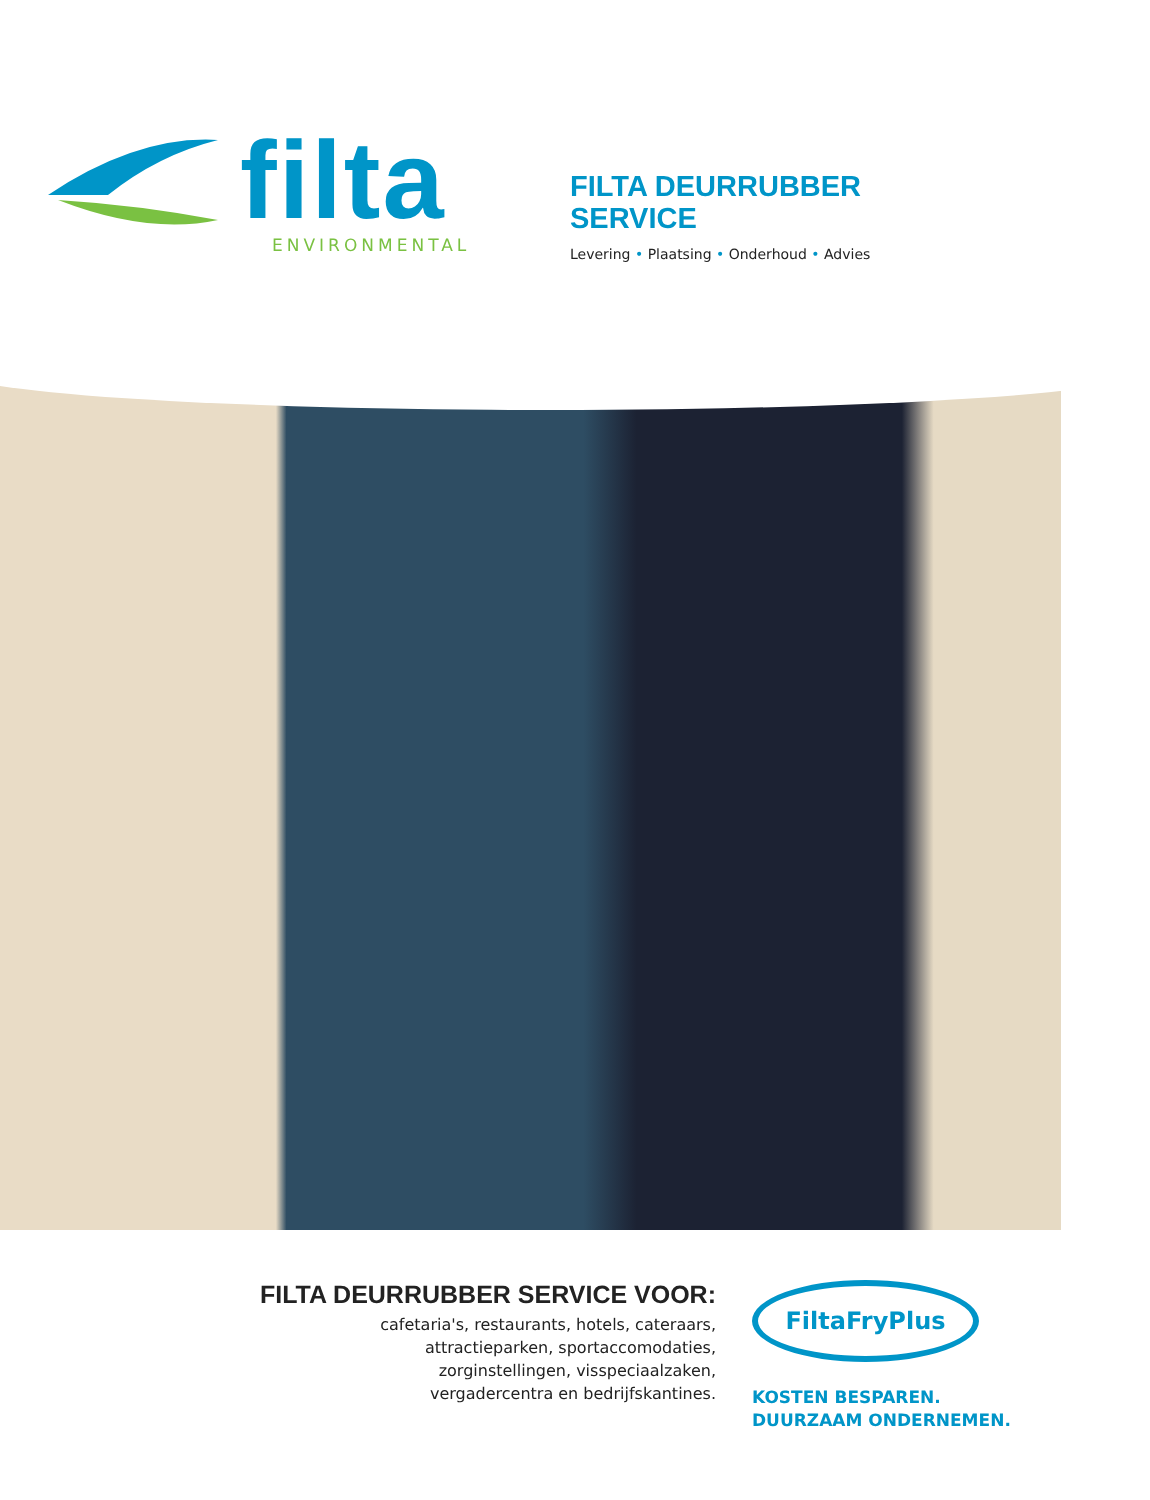filta
ENVIRONMENTAL
FILTA DEURRUBBER
SERVICE
Levering • Plaatsing • Onderhoud • Advies
FILTA DEURRUBBER SERVICE VOOR:
cafetaria's, restaurants, hotels, cateraars,
attractieparken, sportaccomodaties,
zorginstellingen, visspeciaalzaken,
vergadercentra en bedrijfskantines.
FiltaFryPlus
KOSTEN BESPAREN.
DUURZAAM ONDERNEMEN.